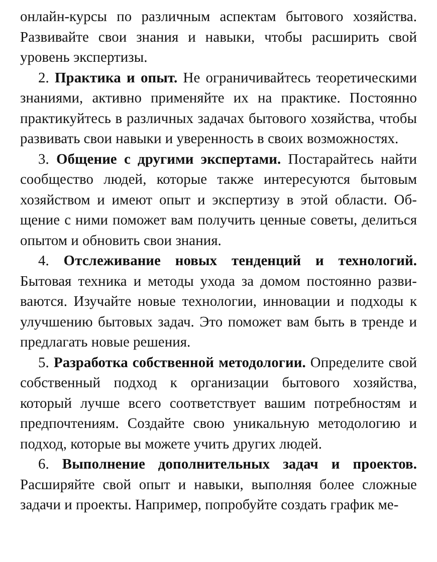онлайн-курсы по различным аспектам бытового хозяйства. Развивайте свои знания и навыки, чтобы расширить свой уровень экспертизы.
2. Практика и опыт. Не ограничивайтесь теоретически­ми знаниями, активно применяйте их на практике. Постоян­но практикуйтесь в различных задачах бытового хозяйства, чтобы развивать свои навыки и уверенность в своих возмож­ностях.
3. Общение с другими экспертами. Постарайтесь най­ти сообщество людей, которые также интересуются бытовым хозяйством и имеют опыт и экспертизу в этой области. Об­щение с ними поможет вам получить ценные советы, делить­ся опытом и обновить свои знания.
4. Отслеживание новых тенденций и технологий. Бытовая техника и методы ухода за домом постоянно разви­ваются. Изучайте новые технологии, инновации и подходы к улучшению бытовых задач. Это поможет вам быть в тренде и предлагать новые решения.
5. Разработка собственной методологии. Определите свой собственный подход к организации бытового хозяйства, который лучше всего соответствует вашим потребностям и предпочтениям. Создайте свою уникальную методологию и подход, которые вы можете учить других людей.
6. Выполнение дополнительных задач и проектов. Расширяйте свой опыт и навыки, выполняя более сложные задачи и проекты. Например, попробуйте создать график ме-